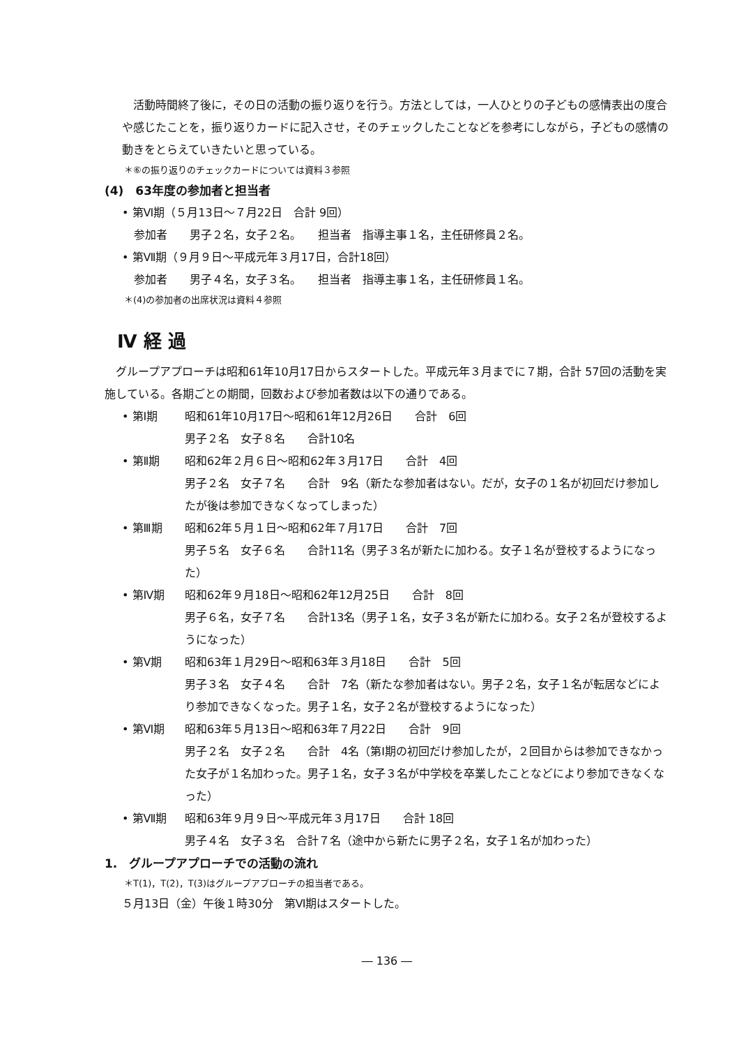活動時間終了後に，その日の活動の振り返りを行う。方法としては，一人ひとりの子どもの感情表出の度合や感じたことを，振り返りカードに記入させ，そのチェックしたことなどを参考にしながら，子どもの感情の動きをとらえていきたいと思っている。
＊⑥の振り返りのチェックカードについては資料３参照
(4)　63年度の参加者と担当者
• 第Ⅵ期（５月13日～７月22日　合計 9回）
参加者　　男子２名，女子２名。　　担当者　指導主事１名，主任研修員２名。
• 第Ⅶ期（９月９日～平成元年３月17日，合計18回）
参加者　　男子４名，女子３名。　　担当者　指導主事１名，主任研修員１名。
＊(4)の参加者の出席状況は資料４参照
Ⅳ 経 過
グループアプローチは昭和61年10月17日からスタートした。平成元年３月までに７期，合計 57回の活動を実施している。各期ごとの期間，回数および参加者数は以下の通りである。
• 第Ⅰ期 昭和61年10月17日～昭和61年12月26日　　合計　6回
男子２名　女子８名　　合計10名
• 第Ⅱ期 昭和62年２月６日～昭和62年３月17日　　合計　4回
男子２名　女子７名　　合計　9名（新たな参加者はない。だが，女子の１名が初回だけ参加したが後は参加できなくなってしまった）
• 第Ⅲ期 昭和62年５月１日～昭和62年７月17日　　合計　7回
男子５名　女子６名　　合計11名（男子３名が新たに加わる。女子１名が登校するようになった）
• 第Ⅳ期 昭和62年９月18日～昭和62年12月25日　　合計　8回
男子６名，女子７名　　合計13名（男子１名，女子３名が新たに加わる。女子２名が登校するようになった）
• 第Ⅴ期 昭和63年１月29日～昭和63年３月18日　　合計　5回
男子３名　女子４名　　合計　7名（新たな参加者はない。男子２名，女子１名が転居などにより参加できなくなった。男子１名，女子２名が登校するようになった）
• 第Ⅵ期 昭和63年５月13日～昭和63年７月22日　　合計　9回
男子２名　女子２名　　合計　4名（第Ⅰ期の初回だけ参加したが，２回目からは参加できなかった女子が１名加わった。男子１名，女子３名が中学校を卒業したことなどにより参加できなくなった）
• 第Ⅶ期 昭和63年９月９日～平成元年３月17日　　合計 18回
男子４名　女子３名　合計７名（途中から新たに男子２名，女子１名が加わった）
1.　グループアプローチでの活動の流れ
＊T(1)，T(2)，T(3)はグループアプローチの担当者である。
５月13日（金）午後１時30分　第Ⅵ期はスタートした。
― 136 ―